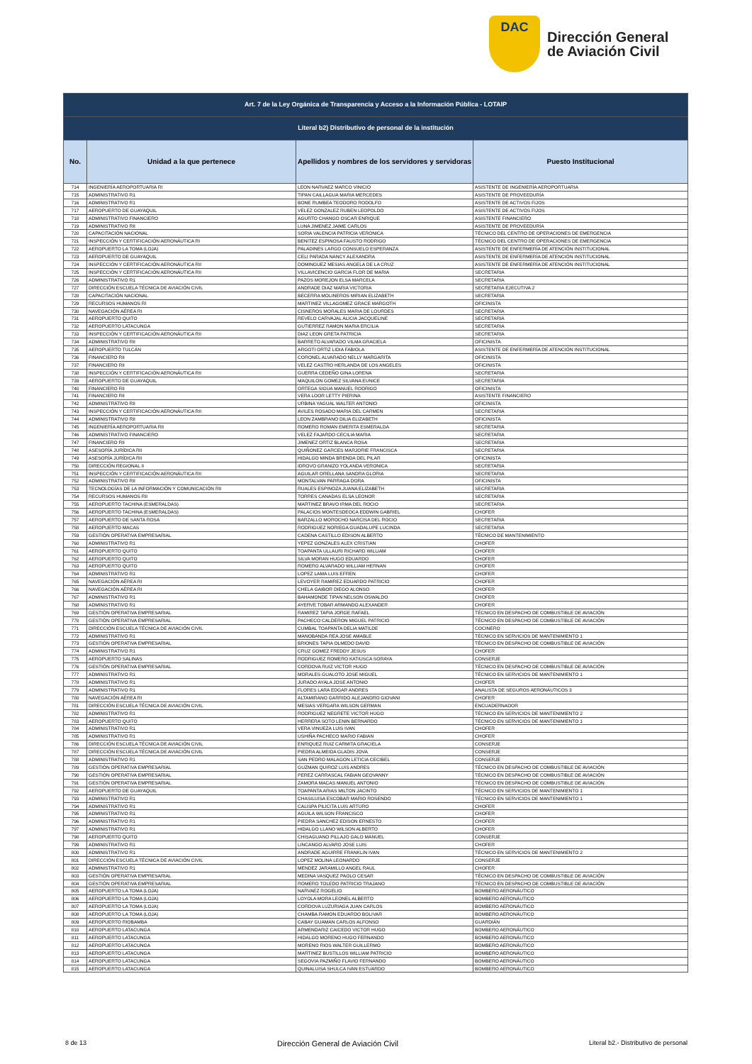DAC
Dirección General
de Aviación Civil
| Art. 7 de la Ley Orgánica de Transparencia y Acceso a la Información Pública - LOTAIP | | | |
| --- | --- | --- | --- |
| Literal b2) Distributivo de personal de la institución | | | |
| No. | Unidad a la que pertenece | Apellidos y nombres de los servidores y servidoras | Puesto Institucional |
| 714 | INGENIERÍA AEROPORTUARIA RI | LEON NARVAEZ MARCO VINICIO | ASISTENTE DE INGENIERÍA AEROPORTUARIA |
| 715 | ADMINISTRATIVO R1 | TIPAN CAILLAGUA MARIA MERCEDES | ASISTENTE DE PROVEEDURÍA |
| 716 | ADMINISTRATIVO R1 | BONE RUMBEA TEODORO RODOLFO | ASISTENTE DE ACTIVOS FIJOS |
| 717 | AEROPUERTO DE GUAYAQUIL | VELEZ GONZALEZ RUBEN LEOPOLDO | ASISTENTE DE ACTIVOS FIJOS |
| 718 | ADMINISTRATIVO FINANCIERO | AGURTO CHANGO OSCAR ENRIQUE | ASISTENTE FINANCIERO |
| 719 | ADMINISTRATIVO RII | LUNA JIMENEZ JAIME CARLOS | ASISTENTE DE PROVEEDURÍA |
| 720 | CAPACITACIÓN NACIONAL | SORIA VALENCIA PATRICIA VERONICA | TÉCNICO DEL CENTRO DE OPERACIONES DE EMERGENCIA |
| 721 | INSPECCIÓN Y CERTIFICACIÓN AERONÁUTICA RI | BENITEZ ESPINOSA FAUSTO RODRIGO | TÉCNICO DEL CENTRO DE OPERACIONES DE EMERGENCIA |
| 722 | AEROPUERTO LA TOMA (LOJA) | PALADINES LARGO CONSUELO ESPERANZA | ASISTENTE DE ENFERMERÍA DE ATENCIÓN INSTITUCIONAL |
| 723 | AEROPUERTO DE GUAYAQUIL | CELI PARADA NANCY ALEXANDRA | ASISTENTE DE ENFERMERÍA DE ATENCIÓN INSTITUCIONAL |
| 724 | INSPECCIÓN Y CERTIFICACIÓN AERONÁUTICA RII | DOMINGUEZ MESIAS ANGELA DE LA CRUZ | ASISTENTE DE ENFERMERÍA DE ATENCIÓN INSTITUCIONAL |
| 725 | INSPECCIÓN Y CERTIFICACIÓN AERONÁUTICA RII | VILLAVICENCIO GARCIA FLOR DE MARIA | SECRETARIA |
| 726 | ADMINISTRATIVO R1 | PAZOS MOREJON ELSA MARCELA | SECRETARIA |
| 727 | DIRECCIÓN ESCUELA TÉCNICA DE AVIACIÓN CIVIL | ANDRADE DIAZ MARIA VICTORIA | SECRETARIA EJECUTIVA 2 |
| 728 | CAPACITACIÓN NACIONAL | BECERRA MOLINEROS MIRIAN ELIZABETH | SECRETARIA |
| 729 | RECURSOS HUMANOS RI | MARTINEZ VILLAGOMEZ GRACE MARGOTH | OFICINISTA |
| 730 | NAVEGACIÓN AÉREA RI | CISNEROS MORALES MARIA DE LOURDES | SECRETARIA |
| 731 | AEROPUERTO QUITO | REVELO CARVAJAL ALICIA JACQUELINE | SECRETARIA |
| 732 | AEROPUERTO LATACUNGA | GUTIERREZ RAMON MARIA ERCILIA | SECRETARIA |
| 733 | INSPECCIÓN Y CERTIFICACIÓN AERONÁUTICA RII | DIAZ LEON GRETA PATRICIA | SECRETARIA |
| 734 | ADMINISTRATIVO RII | BARRETO ALVARADO VILMA GRACIELA | OFICINISTA |
| 735 | AEROPUERTO TULCÁN | ARGOTI ORTIZ LIDIA FABIOLA | ASISTENTE DE ENFERMERÍA DE ATENCIÓN INSTITUCIONAL |
| 736 | FINANCIERO RII | CORONEL ALVARADO NELLY MARGARITA | OFICINISTA |
| 737 | FINANCIERO RII | VELEZ CASTRO HERLANDA DE LOS ANGELES | OFICINISTA |
| 738 | INSPECCIÓN Y CERTIFICACIÓN AERONÁUTICA RII | GUERRA CEDEÑO GINA LORENA | SECRETARIA |
| 739 | AEROPUERTO DE GUAYAQUIL | MAQUILON GOMEZ SILVANA EUNICE | SECRETARIA |
| 740 | FINANCIERO RII | ORTEGA SIGUA MANUEL RODRIGO | OFICINISTA |
| 741 | FINANCIERO RII | VERA LOOR LETTY PIERINA | ASISTENTE FINANCIERO |
| 742 | ADMINISTRATIVO RII | URBINA YAGUAL WALTER ANTONIO | OFICINISTA |
| 743 | INSPECCIÓN Y CERTIFICACIÓN AERONÁUTICA RII | AVILES ROSADO MARIA DEL CARMEN | SECRETARIA |
| 744 | ADMINISTRATIVO RII | LEON ZAMBRANO DILIA ELIZABETH | OFICINISTA |
| 745 | INGENIERÍA AEROPORTUARIA RII | ROMERO ROMAN EMERITA ESMERALDA | SECRETARIA |
| 746 | ADMINISTRATIVO FINANCIERO | VELEZ FAJARDO CECILIA MARIA | SECRETARIA |
| 747 | FINANCIERO RII | JIMENEZ ORTIZ BLANCA ROSA | SECRETARIA |
| 748 | ASESORÍA JURÍDICA RII | QUIÑONEZ GARCES MARJORIE FRANCISCA | SECRETARIA |
| 749 | ASESORÍA JURÍDICA RII | HIDALGO MINDA BRENDA DEL PILAR | OFICINISTA |
| 750 | DIRECCIÓN REGIONAL II | IDROVO GRANIZO YOLANDA VERONICA | SECRETARIA |
| 751 | INSPECCIÓN Y CERTIFICACIÓN AERONÁUTICA RII | AGUILAR ORELLANA SANDRA GLORIA | SECRETARIA |
| 752 | ADMINISTRATIVO RII | MONTALVAN PARRAGA DORA | OFICINISTA |
| 753 | TECNOLOGÍAS DE LA INFORMACIÓN Y COMUNICACIÓN RII | RUALES ESPINOZA JUANA ELIZABETH | SECRETARIA |
| 754 | RECURSOS HUMANOS RII | TORRES CANADAS ELSA LEONOR | SECRETARIA |
| 755 | AEROPUERTO TACHINA (ESMERALDAS) | MARTINEZ BRAVO IRMA DEL ROCIO | SECRETARIA |
| 756 | AEROPUERTO TACHINA (ESMERALDAS) | PALACIOS MONTESDEOCA EDDWIN GABRIEL | CHOFER |
| 757 | AEROPUERTO DE SANTA ROSA | BARZALLO MOROCHO NARCISA DEL ROCIO | SECRETARIA |
| 758 | AEROPUERTO MACAS | RODRIGUEZ NORIEGA GUADALUPE LUCINDA | SECRETARIA |
| 759 | GESTIÓN OPERATIVA EMPRESARIAL | CADENA CASTILLO EDISON ALBERTO | TÉCNICO DE MANTENIMIENTO |
| 760 | ADMINISTRATIVO R1 | YEPEZ GONZALES ALEX CRISTIAN | CHOFER |
| 761 | AEROPUERTO QUITO | TOAPANTA ULLAURI RICHARD WILLIAM | CHOFER |
| 762 | AEROPUERTO QUITO | SILVA MORAN HUGO EDUARDO | CHOFER |
| 763 | AEROPUERTO QUITO | ROMERO ALVARADO WILLIAM HERNAN | CHOFER |
| 764 | ADMINISTRATIVO R1 | LOPEZ LAMA LUIS EFREN | CHOFER |
| 765 | NAVEGACIÓN AÉREA RI | LEVOYER RAMIREZ EDUARDO PATRICIO | CHOFER |
| 766 | NAVEGACIÓN AÉREA RI | CHELA GAIBOR DIEGO ALONSO | CHOFER |
| 767 | ADMINISTRATIVO R1 | BAHAMONDE TIPAN NELSON OSWALDO | CHOFER |
| 768 | ADMINISTRATIVO R1 | AYERVE TOBAR ARMANDO ALEXANDER | CHOFER |
| 769 | GESTIÓN OPERATIVA EMPRESARIAL | RAMIREZ TAPIA JORGE RAFAEL | TÉCNICO EN DESPACHO DE COMBUSTIBLE DE AVIACIÓN |
| 770 | GESTIÓN OPERATIVA EMPRESARIAL | PACHECO CALDERON MIGUEL PATRICIO | TÉCNICO EN DESPACHO DE COMBUSTIBLE DE AVIACIÓN |
| 771 | DIRECCIÓN ESCUELA TÉCNICA DE AVIACIÓN CIVIL | CUMBAL TOAPANTA DELIA MATILDE | COCINERO |
| 772 | ADMINISTRATIVO R1 | MANOBANDA REA JOSE AMABLE | TÉCNICO EN SERVICIOS DE MANTENIMIENTO 1 |
| 773 | GESTIÓN OPERATIVA EMPRESARIAL | BRIONES TAPIA OLMEDO DAVID | TÉCNICO EN DESPACHO DE COMBUSTIBLE DE AVIACIÓN |
| 774 | ADMINISTRATIVO R1 | CRUZ GOMEZ FREDDY JESUS | CHOFER |
| 775 | AEROPUERTO SALINAS | RODRIGUEZ ROMERO KATIUSCA SORAYA | CONSERJE |
| 776 | GESTIÓN OPERATIVA EMPRESARIAL | CORDOVA RUIZ VICTOR HUGO | TÉCNICO EN DESPACHO DE COMBUSTIBLE DE AVIACIÓN |
| 777 | ADMINISTRATIVO R1 | MORALES GUALOTO JOSE MIGUEL | TÉCNICO EN SERVICIOS DE MANTENIMIENTO 1 |
| 778 | ADMINISTRATIVO R1 | JURADO AYALA JOSE ANTONIO | CHOFER |
| 779 | ADMINISTRATIVO R1 | FLORES LARA EDGAR ANDRES | ANALISTA DE SEGUROS AERONÁUTICOS 3 |
| 780 | NAVEGACIÓN AÉREA RI | ALTAMIRANO GARRIDO ALEJANDRO GIOVANI | CHOFER |
| 781 | DIRECCIÓN ESCUELA TÉCNICA DE AVIACIÓN CIVIL | MESIAS VERGARA WILSON GERMAN | ENCUADERNADOR |
| 782 | ADMINISTRATIVO R1 | RODRIGUEZ NEGRETE VICTOR HUGO | TÉCNICO EN SERVICIOS DE MANTENIMIENTO 2 |
| 783 | AEROPUERTO QUITO | HERRERA SOTO LENIN BERNARDO | TÉCNICO EN SERVICIOS DE MANTENIMIENTO 1 |
| 784 | ADMINISTRATIVO R1 | VERA VINUEZA LUIS IVAN | CHOFER |
| 785 | ADMINISTRATIVO R1 | USHIÑA PACHECO MARIO FABIAN | CHOFER |
| 786 | DIRECCIÓN ESCUELA TÉCNICA DE AVIACIÓN CIVIL | ENRIQUEZ RUIZ CARMITA GRACIELA | CONSERJE |
| 787 | DIRECCIÓN ESCUELA TÉCNICA DE AVIACIÓN CIVIL | PIEDRA ALMEIDA GLADIS JOVA | CONSERJE |
| 788 | ADMINISTRATIVO R1 | SAN PEDRO MALAGON LETICIA CECIBEL | CONSERJE |
| 789 | GESTIÓN OPERATIVA EMPRESARIAL | GUZMAN QUIROZ LUIS ANDRES | TÉCNICO EN DESPACHO DE COMBUSTIBLE DE AVIACIÓN |
| 790 | GESTIÓN OPERATIVA EMPRESARIAL | PEREZ CARRASCAL FABIAN GEOVANNY | TÉCNICO EN DESPACHO DE COMBUSTIBLE DE AVIACIÓN |
| 791 | GESTIÓN OPERATIVA EMPRESARIAL | ZAMORA MACAS MANUEL ANTONIO | TÉCNICO EN DESPACHO DE COMBUSTIBLE DE AVIACIÓN |
| 792 | AEROPUERTO DE GUAYAQUIL | TOAPANTA ARIAS MILTON JACINTO | TÉCNICO EN SERVICIOS DE MANTENIMIENTO 1 |
| 793 | ADMINISTRATIVO R1 | CHASILUISA ESCOBAR MARIO ROSENDO | TÉCNICO EN SERVICIOS DE MANTENIMIENTO 1 |
| 794 | ADMINISTRATIVO R1 | CALISPA PILICITA LUIS ARTURO | CHOFER |
| 795 | ADMINISTRATIVO R1 | AGUILA WILSON FRANCISCO | CHOFER |
| 796 | ADMINISTRATIVO R1 | PIEDRA SANCHEZ EDISON ERNESTO | CHOFER |
| 797 | ADMINISTRATIVO R1 | HIDALGO LLANO WILSON ALBERTO | CHOFER |
| 798 | AEROPUERTO QUITO | CHISAGUANO PILLAJO GALO MANUEL | CONSERJE |
| 799 | ADMINISTRATIVO R1 | LINCANGO ALVARO JOSE LUIS | CHOFER |
| 800 | ADMINISTRATIVO R1 | ANDRADE AGUIRRE FRANKLIN IVAN | TÉCNICO EN SERVICIOS DE MANTENIMIENTO 2 |
| 801 | DIRECCIÓN ESCUELA TÉCNICA DE AVIACIÓN CIVIL | LOPEZ MOLINA LEONARDO | CONSERJE |
| 802 | ADMINISTRATIVO R1 | MENDEZ JARAMILLO ANGEL RAUL | CHOFER |
| 803 | GESTIÓN OPERATIVA EMPRESARIAL | MEDINA VASQUEZ PAOLO CESAR | TÉCNICO EN DESPACHO DE COMBUSTIBLE DE AVIACIÓN |
| 804 | GESTIÓN OPERATIVA EMPRESARIAL | ROMERO TOLEDO PATRICIO TRAJANO | TÉCNICO EN DESPACHO DE COMBUSTIBLE DE AVIACIÓN |
| 805 | AEROPUERTO LA TOMA (LOJA) | NARVAEZ ROGELIO | BOMBERO AERONÁUTICO |
| 806 | AEROPUERTO LA TOMA (LOJA) | LOYOLA MORA LEONEL ALBERTO | BOMBERO AERONÁUTICO |
| 807 | AEROPUERTO LA TOMA (LOJA) | CORDOVA LUZURIAGA JUAN CARLOS | BOMBERO AERONÁUTICO |
| 808 | AEROPUERTO LA TOMA (LOJA) | CHAMBA RAMON EDUARDO BOLIVAR | BOMBERO AERONÁUTICO |
| 809 | AEROPUERTO RIOBAMBA | CABAY GUAMAN CARLOS ALFONSO | GUARDIÁN |
| 810 | AEROPUERTO LATACUNGA | ARMENDARIZ CAICEDO VICTOR HUGO | BOMBERO AERONÁUTICO |
| 811 | AEROPUERTO LATACUNGA | HIDALGO MORENO HUGO FERNANDO | BOMBERO AERONÁUTICO |
| 812 | AEROPUERTO LATACUNGA | MORENO RIOS WALTER GUILLERMO | BOMBERO AERONÁUTICO |
| 813 | AEROPUERTO LATACUNGA | MARTINEZ BUSTILLOS WILLIAM PATRICIO | BOMBERO AERONÁUTICO |
| 814 | AEROPUERTO LATACUNGA | SEGOVIA PAZMIÑO FLAVIO FERNANDO | BOMBERO AERONÁUTICO |
| 815 | AEROPUERTO LATACUNGA | QUINALUISA SHULCA IVAN ESTUARDO | BOMBERO AERONÁUTICO |
8 de 13 Dirección General de Aviación Civil Literal b2.- Distributivo de personal